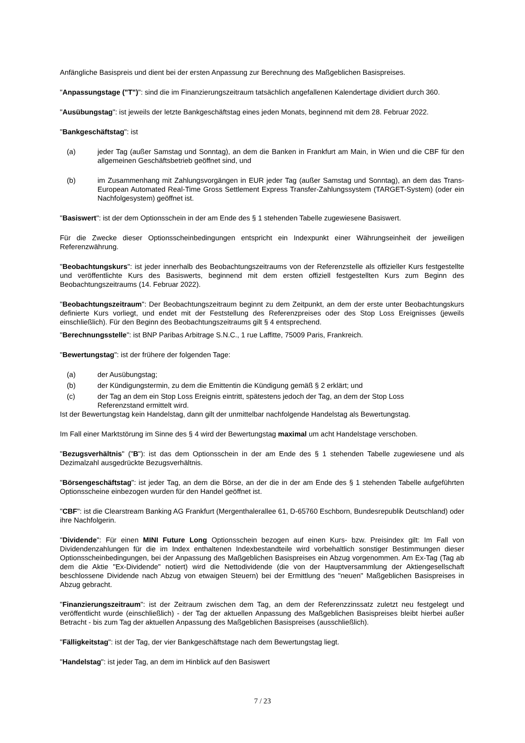Anfängliche Basispreis und dient bei der ersten Anpassung zur Berechnung des Maßgeblichen Basispreises.
"Anpassungstage ("T")": sind die im Finanzierungszeitraum tatsächlich angefallenen Kalendertage dividiert durch 360.
"Ausübungstag": ist jeweils der letzte Bankgeschäftstag eines jeden Monats, beginnend mit dem 28. Februar 2022.
"Bankgeschäftstag": ist
(a) jeder Tag (außer Samstag und Sonntag), an dem die Banken in Frankfurt am Main, in Wien und die CBF für den allgemeinen Geschäftsbetrieb geöffnet sind, und
(b) im Zusammenhang mit Zahlungsvorgängen in EUR jeder Tag (außer Samstag und Sonntag), an dem das Trans-European Automated Real-Time Gross Settlement Express Transfer-Zahlungssystem (TARGET-System) (oder ein Nachfolgesystem) geöffnet ist.
"Basiswert": ist der dem Optionsschein in der am Ende des § 1 stehenden Tabelle zugewiesene Basiswert.
Für die Zwecke dieser Optionsscheinbedingungen entspricht ein Indexpunkt einer Währungseinheit der jeweiligen Referenzwährung.
"Beobachtungskurs": ist jeder innerhalb des Beobachtungszeitraums von der Referenzstelle als offizieller Kurs festgestellte und veröffentlichte Kurs des Basiswerts, beginnend mit dem ersten offiziell festgestellten Kurs zum Beginn des Beobachtungszeitraums (14. Februar 2022).
"Beobachtungszeitraum": Der Beobachtungszeitraum beginnt zu dem Zeitpunkt, an dem der erste unter Beobachtungskurs definierte Kurs vorliegt, und endet mit der Feststellung des Referenzpreises oder des Stop Loss Ereignisses (jeweils einschließlich). Für den Beginn des Beobachtungszeitraums gilt § 4 entsprechend.
"Berechnungsstelle": ist BNP Paribas Arbitrage S.N.C., 1 rue Laffitte, 75009 Paris, Frankreich.
"Bewertungstag": ist der frühere der folgenden Tage:
(a) der Ausübungstag;
(b) der Kündigungstermin, zu dem die Emittentin die Kündigung gemäß § 2 erklärt; und
(c) der Tag an dem ein Stop Loss Ereignis eintritt, spätestens jedoch der Tag, an dem der Stop Loss
Referenzstand ermittelt wird.
Ist der Bewertungstag kein Handelstag, dann gilt der unmittelbar nachfolgende Handelstag als Bewertungstag.
Im Fall einer Marktstörung im Sinne des § 4 wird der Bewertungstag maximal um acht Handelstage verschoben.
"Bezugsverhältnis" ("B"): ist das dem Optionsschein in der am Ende des § 1 stehenden Tabelle zugewiesene und als Dezimalzahl ausgedrückte Bezugsverhältnis.
"Börsengeschäftstag": ist jeder Tag, an dem die Börse, an der die in der am Ende des § 1 stehenden Tabelle aufgeführten Optionsscheine einbezogen wurden für den Handel geöffnet ist.
"CBF": ist die Clearstream Banking AG Frankfurt (Mergenthalerallee 61, D-65760 Eschborn, Bundesrepublik Deutschland) oder ihre Nachfolgerin.
"Dividende": Für einen MINI Future Long Optionsschein bezogen auf einen Kurs- bzw. Preisindex gilt: Im Fall von Dividendenzahlungen für die im Index enthaltenen Indexbestandteile wird vorbehaltlich sonstiger Bestimmungen dieser Optionsscheinbedingungen, bei der Anpassung des Maßgeblichen Basispreises ein Abzug vorgenommen. Am Ex-Tag (Tag ab dem die Aktie "Ex-Dividende" notiert) wird die Nettodividende (die von der Hauptversammlung der Aktiengesellschaft beschlossene Dividende nach Abzug von etwaigen Steuern) bei der Ermittlung des "neuen" Maßgeblichen Basispreises in Abzug gebracht.
"Finanzierungszeitraum": ist der Zeitraum zwischen dem Tag, an dem der Referenzzinssatz zuletzt neu festgelegt und veröffentlicht wurde (einschließlich) - der Tag der aktuellen Anpassung des Maßgeblichen Basispreises bleibt hierbei außer Betracht - bis zum Tag der aktuellen Anpassung des Maßgeblichen Basispreises (ausschließlich).
"Fälligkeitstag": ist der Tag, der vier Bankgeschäftstage nach dem Bewertungstag liegt.
"Handelstag": ist jeder Tag, an dem im Hinblick auf den Basiswert
7 / 23